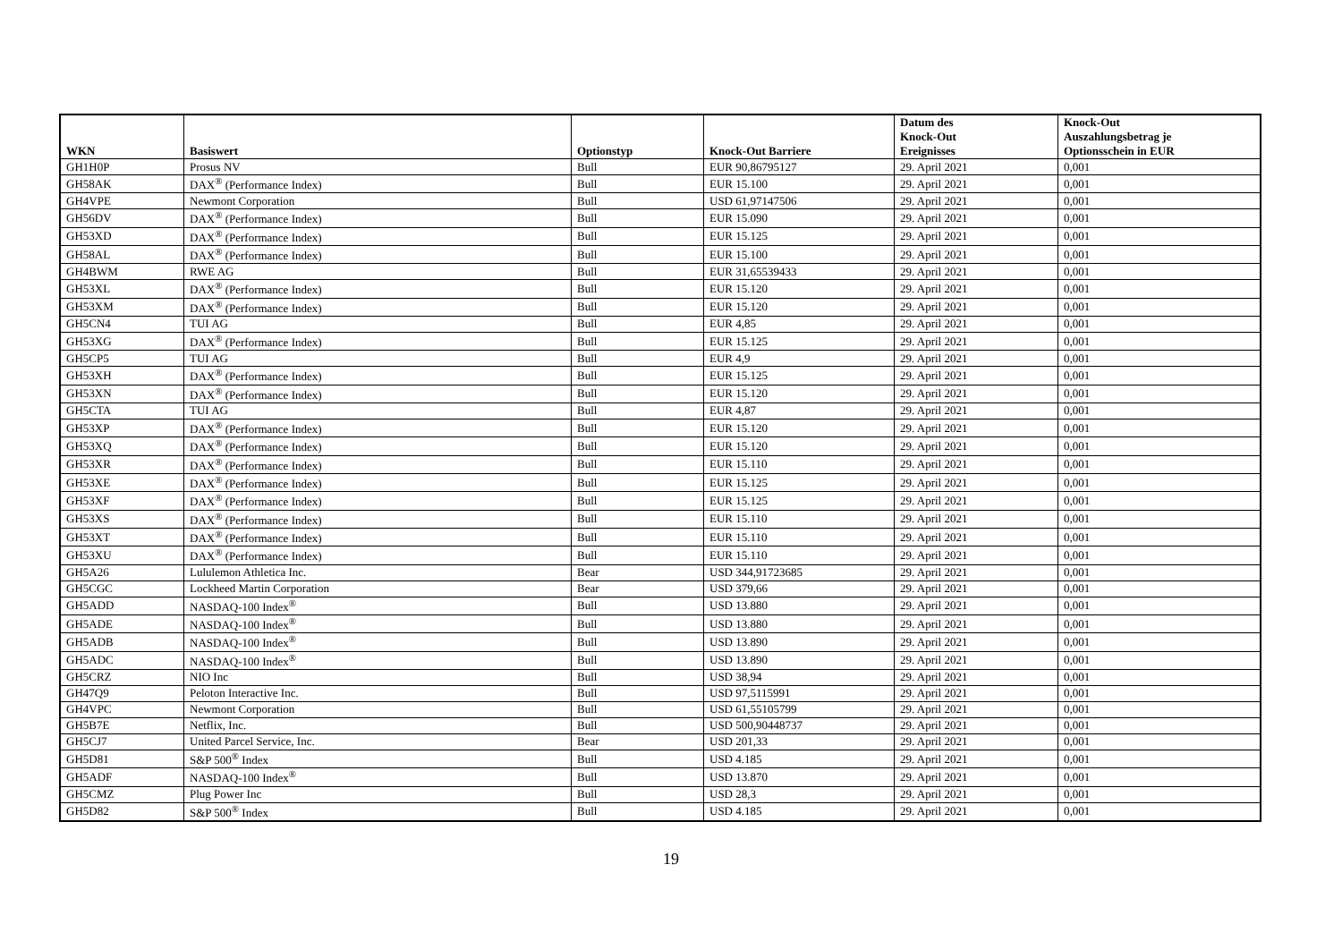| WKN | Basiswert | Optionstyp | Knock-Out Barriere | Datum des Knock-Out Ereignisses | Knock-Out Auszahlungsbetrag je Optionsschein in EUR |
| --- | --- | --- | --- | --- | --- |
| GH1H0P | Prosus NV | Bull | EUR 90,86795127 | 29. April 2021 | 0,001 |
| GH58AK | DAX<sup>®</sup> (Performance Index) | Bull | EUR 15.100 | 29. April 2021 | 0,001 |
| GH4VPE | Newmont Corporation | Bull | USD 61,97147506 | 29. April 2021 | 0,001 |
| GH56DV | DAX<sup>®</sup> (Performance Index) | Bull | EUR 15.090 | 29. April 2021 | 0,001 |
| GH53XD | DAX<sup>®</sup> (Performance Index) | Bull | EUR 15.125 | 29. April 2021 | 0,001 |
| GH58AL | DAX<sup>®</sup> (Performance Index) | Bull | EUR 15.100 | 29. April 2021 | 0,001 |
| GH4BWM | RWE AG | Bull | EUR 31,65539433 | 29. April 2021 | 0,001 |
| GH53XL | DAX<sup>®</sup> (Performance Index) | Bull | EUR 15.120 | 29. April 2021 | 0,001 |
| GH53XM | DAX<sup>®</sup> (Performance Index) | Bull | EUR 15.120 | 29. April 2021 | 0,001 |
| GH5CN4 | TUI AG | Bull | EUR 4,85 | 29. April 2021 | 0,001 |
| GH53XG | DAX<sup>®</sup> (Performance Index) | Bull | EUR 15.125 | 29. April 2021 | 0,001 |
| GH5CP5 | TUI AG | Bull | EUR 4,9 | 29. April 2021 | 0,001 |
| GH53XH | DAX<sup>®</sup> (Performance Index) | Bull | EUR 15.125 | 29. April 2021 | 0,001 |
| GH53XN | DAX<sup>®</sup> (Performance Index) | Bull | EUR 15.120 | 29. April 2021 | 0,001 |
| GH5CTA | TUI AG | Bull | EUR 4,87 | 29. April 2021 | 0,001 |
| GH53XP | DAX<sup>®</sup> (Performance Index) | Bull | EUR 15.120 | 29. April 2021 | 0,001 |
| GH53XQ | DAX<sup>®</sup> (Performance Index) | Bull | EUR 15.120 | 29. April 2021 | 0,001 |
| GH53XR | DAX<sup>®</sup> (Performance Index) | Bull | EUR 15.110 | 29. April 2021 | 0,001 |
| GH53XE | DAX<sup>®</sup> (Performance Index) | Bull | EUR 15.125 | 29. April 2021 | 0,001 |
| GH53XF | DAX<sup>®</sup> (Performance Index) | Bull | EUR 15.125 | 29. April 2021 | 0,001 |
| GH53XS | DAX<sup>®</sup> (Performance Index) | Bull | EUR 15.110 | 29. April 2021 | 0,001 |
| GH53XT | DAX<sup>®</sup> (Performance Index) | Bull | EUR 15.110 | 29. April 2021 | 0,001 |
| GH53XU | DAX<sup>®</sup> (Performance Index) | Bull | EUR 15.110 | 29. April 2021 | 0,001 |
| GH5A26 | Lululemon Athletica Inc. | Bear | USD 344,91723685 | 29. April 2021 | 0,001 |
| GH5CGC | Lockheed Martin Corporation | Bear | USD 379,66 | 29. April 2021 | 0,001 |
| GH5ADD | NASDAQ-100 Index<sup>®</sup> | Bull | USD 13.880 | 29. April 2021 | 0,001 |
| GH5ADE | NASDAQ-100 Index<sup>®</sup> | Bull | USD 13.880 | 29. April 2021 | 0,001 |
| GH5ADB | NASDAQ-100 Index<sup>®</sup> | Bull | USD 13.890 | 29. April 2021 | 0,001 |
| GH5ADC | NASDAQ-100 Index<sup>®</sup> | Bull | USD 13.890 | 29. April 2021 | 0,001 |
| GH5CRZ | NIO Inc | Bull | USD 38,94 | 29. April 2021 | 0,001 |
| GH47Q9 | Peloton Interactive Inc. | Bull | USD 97,5115991 | 29. April 2021 | 0,001 |
| GH4VPC | Newmont Corporation | Bull | USD 61,55105799 | 29. April 2021 | 0,001 |
| GH5B7E | Netflix, Inc. | Bull | USD 500,90448737 | 29. April 2021 | 0,001 |
| GH5CJ7 | United Parcel Service, Inc. | Bear | USD 201,33 | 29. April 2021 | 0,001 |
| GH5D81 | S&P 500<sup>®</sup> Index | Bull | USD 4.185 | 29. April 2021 | 0,001 |
| GH5ADF | NASDAQ-100 Index<sup>®</sup> | Bull | USD 13.870 | 29. April 2021 | 0,001 |
| GH5CMZ | Plug Power Inc | Bull | USD 28,3 | 29. April 2021 | 0,001 |
| GH5D82 | S&P 500<sup>®</sup> Index | Bull | USD 4.185 | 29. April 2021 | 0,001 |
19